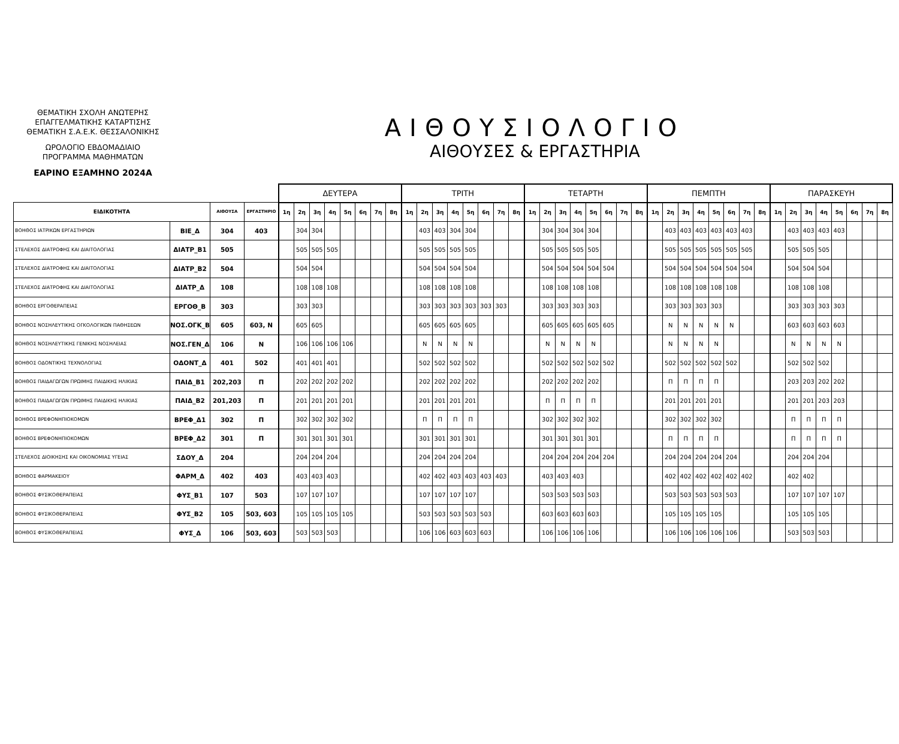ΘΕΜΑΤΙΚΗ ΣΧΟΛΗ ΑΝΩΤΕΡΗΣ
ΕΠΑΓΓΕΛΜΑΤΙΚΗΣ ΚΑΤΑΡΤΙΣΗΣ
ΘΕΜΑΤΙΚΗ Σ.Α.Ε.Κ. ΘΕΣΣΑΛΟΝΙΚΗΣ
ΩΡΟΛΟΓΙΟ ΕΒΔΟΜΑΔΙΑΙΟ
ΠΡΟΓΡΑΜΜΑ ΜΑΘΗΜΑΤΩΝ
ΕΑΡΙΝΟ ΕΞΑΜΗΝΟ 2024Α
ΑΙΘΟΥΣΙΟΛΟΓΙΟ
ΑΙΘΟΥΣΕΣ & ΕΡΓΑΣΤΗΡΙΑ
| | | | | ΔΕΥΤΕΡΑ | | | | | | | | ΤΡΙΤΗ | | | | | | | | ΤΕΤΑΡΤΗ | | | | | | | | ΠΕΜΠΤΗ | | | | | | | | ΠΑΡΑΣΚΕΥΗ | | | | | | | |
| --- | --- | --- | --- | --- | --- | --- | --- | --- | --- | --- | --- | --- | --- | --- | --- | --- | --- | --- | --- | --- | --- | --- | --- | --- | --- | --- | --- | --- | --- | --- | --- | --- | --- | --- | --- | --- | --- | --- | --- | --- | --- | --- | --- |
| ΕΙΔΙΚΟΤΗΤΑ | | ΑΙΘΟΥΣΑ | ΕΡΓΑΣΤΗΡΙΟ | 1η | 2η | 3η | 4η | 5η | 6η | 7η | 8η | 1η | 2η | 3η | 4η | 5η | 6η | 7η | 8η | 1η | 2η | 3η | 4η | 5η | 6η | 7η | 8η | 1η | 2η | 3η | 4η | 5η | 6η | 7η | 8η | 1η | 2η | 3η | 4η | 5η | 6η | 7η | 8η |
| ΒΟΗΘΟΣ ΙΑΤΡΙΚΩΝ ΕΡΓΑΣΤΗΡΙΩΝ | ΒΙΕ_Δ | 304 | 403 | | 304 | 304 | | | | | | | 403 | 403 | 304 | 304 | | | | | 304 | 304 | 304 | 304 | | | | | 403 | 403 | 403 | 403 | 403 | 403 | | | 403 | 403 | 403 | 403 | | | |
| ΣΤΕΛΕΧΟΣ ΔΙΑΤΡΟΦΗΣ ΚΑΙ ΔΙΑΙΤΟΛΟΓΙΑΣ | ΔΙΑΤΡ_Β1 | 505 | | | 505 | 505 | 505 | | | | | | 505 | 505 | 505 | 505 | | | | | 505 | 505 | 505 | 505 | | | | | 505 | 505 | 505 | 505 | 505 | 505 | | | 505 | 505 | 505 | | | | |
| ΣΤΕΛΕΧΟΣ ΔΙΑΤΡΟΦΗΣ ΚΑΙ ΔΙΑΙΤΟΛΟΓΙΑΣ | ΔΙΑΤΡ_Β2 | 504 | | | 504 | 504 | | | | | | | 504 | 504 | 504 | 504 | | | | | 504 | 504 | 504 | 504 | 504 | | | | 504 | 504 | 504 | 504 | 504 | 504 | | | 504 | 504 | 504 | | | | |
| ΣΤΕΛΕΧΟΣ ΔΙΑΤΡΟΦΗΣ ΚΑΙ ΔΙΑΙΤΟΛΟΓΙΑΣ | ΔΙΑΤΡ_Δ | 108 | | | 108 | 108 | 108 | | | | | | 108 | 108 | 108 | 108 | | | | | 108 | 108 | 108 | 108 | | | | | 108 | 108 | 108 | 108 | 108 | | | | 108 | 108 | 108 | | | | |
| ΒΟΗΘΟΣ ΕΡΓΟΘΕΡΑΠΕΙΑΣ | ΕΡΓΟΘ_Β | 303 | | | 303 | 303 | | | | | | | 303 | 303 | 303 | 303 | 303 | 303 | | | 303 | 303 | 303 | 303 | | | | | 303 | 303 | 303 | 303 | | | | | 303 | 303 | 303 | 303 | | | |
| ΒΟΗΘΟΣ ΝΟΣΗΛΕΥΤΙΚΗΣ ΟΓΚΟΛΟΓΙΚΩΝ ΠΑΘΗΣΕΩΝ | ΝΟΣ.ΟΓΚ_Β | 605 | 603, Ν | | 605 | 605 | | | | | | | 605 | 605 | 605 | 605 | | | | | 605 | 605 | 605 | 605 | 605 | | | | Ν | Ν | Ν | Ν | Ν | | | | 603 | 603 | 603 | 603 | | | |
| ΒΟΗΘΟΣ ΝΟΣΗΛΕΥΤΙΚΗΣ ΓΕΝΙΚΗΣ ΝΟΣΗΛΕΙΑΣ | ΝΟΣ.ΓΕΝ_Δ | 106 | Ν | | 106 | 106 | 106 | 106 | | | | | Ν | Ν | Ν | Ν | | | | | Ν | Ν | Ν | Ν | | | | | Ν | Ν | Ν | Ν | | | | | Ν | Ν | Ν | Ν | | | |
| ΒΟΗΘΟΣ ΟΔΟΝΤΙΚΗΣ ΤΕΧΝΟΛΟΓΙΑΣ | ΟΔΟΝΤ_Δ | 401 | 502 | | 401 | 401 | 401 | | | | | | 502 | 502 | 502 | 502 | | | | | 502 | 502 | 502 | 502 | 502 | | | | 502 | 502 | 502 | 502 | 502 | | | | 502 | 502 | 502 | | | | |
| ΒΟΗΘΟΣ ΠΑΙΔΑΓΩΓΩΝ ΠΡΩΙΜΗΣ ΠΑΙΔΙΚΗΣ ΗΛΙΚΙΑΣ | ΠΑΙΔ_Β1 | 202,203 | Π | | 202 | 202 | 202 | 202 | | | | | 202 | 202 | 202 | 202 | | | | | 202 | 202 | 202 | 202 | | | | | Π | Π | Π | Π | | | | | 203 | 203 | 202 | 202 | | | |
| ΒΟΗΘΟΣ ΠΑΙΔΑΓΩΓΩΝ ΠΡΩΙΜΗΣ ΠΑΙΔΙΚΗΣ ΗΛΙΚΙΑΣ | ΠΑΙΔ_Β2 | 201,203 | Π | | 201 | 201 | 201 | 201 | | | | | 201 | 201 | 201 | 201 | | | | | Π | Π | Π | Π | | | | | 201 | 201 | 201 | 201 | | | | | 201 | 201 | 203 | 203 | | | |
| ΒΟΗΘΟΣ ΒΡΕΦΟΝΗΠΙΟΚΟΜΩΝ | ΒΡΕΦ_Δ1 | 302 | Π | | 302 | 302 | 302 | 302 | | | | | Π | Π | Π | Π | | | | | 302 | 302 | 302 | 302 | | | | | 302 | 302 | 302 | 302 | | | | | Π | Π | Π | Π | | | |
| ΒΟΗΘΟΣ ΒΡΕΦΟΝΗΠΙΟΚΟΜΩΝ | ΒΡΕΦ_Δ2 | 301 | Π | | 301 | 301 | 301 | 301 | | | | | 301 | 301 | 301 | 301 | | | | | 301 | 301 | 301 | 301 | | | | | Π | Π | Π | Π | | | | | Π | Π | Π | Π | | | |
| ΣΤΕΛΕΧΟΣ ΔΙΟΙΚΗΣΗΣ ΚΑΙ ΟΙΚΟΝΟΜΙΑΣ ΥΓΕΙΑΣ | ΣΔΟΥ_Δ | 204 | | | 204 | 204 | 204 | | | | | | 204 | 204 | 204 | 204 | | | | | 204 | 204 | 204 | 204 | 204 | | | | 204 | 204 | 204 | 204 | 204 | | | | 204 | 204 | 204 | | | | |
| ΒΟΗΘΟΣ ΦΑΡΜΑΚΕΙΟΥ | ΦΑΡΜ_Δ | 402 | 403 | | 403 | 403 | 403 | | | | | | 402 | 402 | 403 | 403 | 403 | 403 | | | 403 | 403 | 403 | | | | | | 402 | 402 | 402 | 402 | 402 | 402 | | | 402 | 402 | | | | | |
| ΒΟΗΘΟΣ ΦΥΣΙΚΟΘΕΡΑΠΕΙΑΣ | ΦΥΣ_Β1 | 107 | 503 | | 107 | 107 | 107 | | | | | | 107 | 107 | 107 | 107 | | | | | 503 | 503 | 503 | 503 | | | | | 503 | 503 | 503 | 503 | 503 | | | | 107 | 107 | 107 | 107 | | | |
| ΒΟΗΘΟΣ ΦΥΣΙΚΟΘΕΡΑΠΕΙΑΣ | ΦΥΣ_Β2 | 105 | 503, 603 | | 105 | 105 | 105 | 105 | | | | | 503 | 503 | 503 | 503 | 503 | | | | 603 | 603 | 603 | 603 | | | | | 105 | 105 | 105 | 105 | | | | | 105 | 105 | 105 | | | | |
| ΒΟΗΘΟΣ ΦΥΣΙΚΟΘΕΡΑΠΕΙΑΣ | ΦΥΣ_Δ | 106 | 503, 603 | | 503 | 503 | 503 | | | | | | 106 | 106 | 603 | 603 | 603 | | | | 106 | 106 | 106 | 106 | | | | | 106 | 106 | 106 | 106 | 106 | | | | 503 | 503 | 503 | | | | |